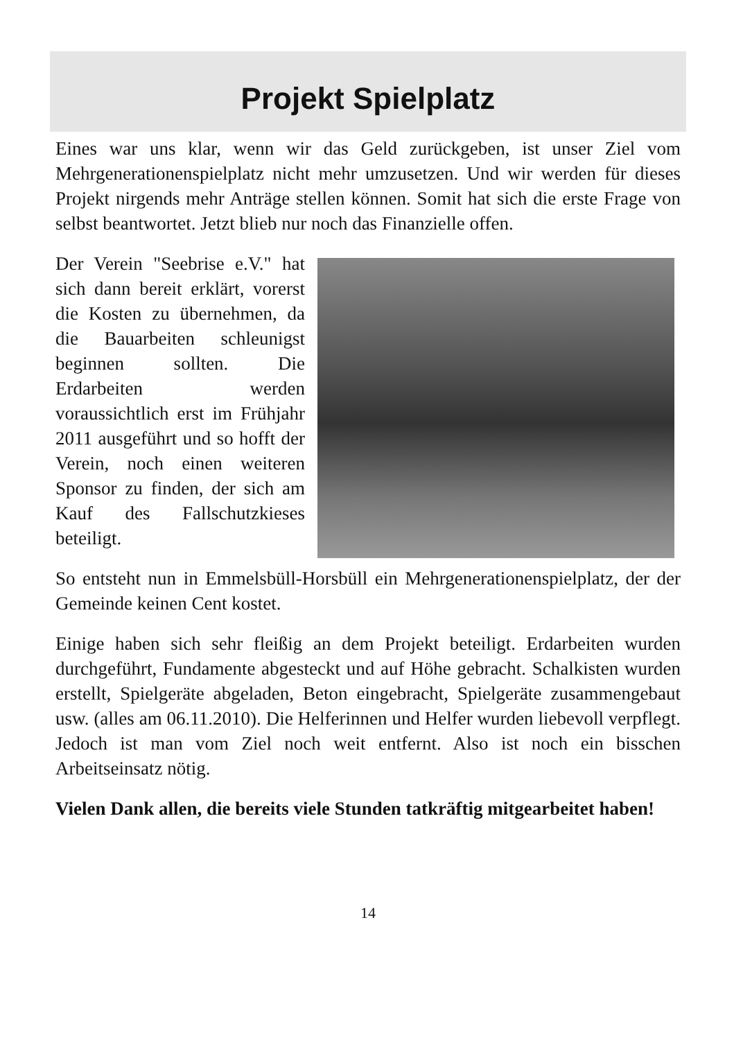Projekt Spielplatz
Eines war uns klar, wenn wir das Geld zurückgeben, ist unser Ziel vom Mehrgenerationenspielplatz nicht mehr umzusetzen. Und wir werden für dieses Projekt nirgends mehr Anträge stellen können. Somit hat sich die erste Frage von selbst beantwortet. Jetzt blieb nur noch das Finanzielle offen.
Der Verein "Seebrise e.V." hat sich dann bereit erklärt, vorerst die Kosten zu übernehmen, da die Bauarbeiten schleunigst beginnen sollten. Die Erdarbeiten werden voraussichtlich erst im Frühjahr 2011 ausgeführt und so hofft der Verein, noch einen weiteren Sponsor zu finden, der sich am Kauf des Fallschutzkieses beteiligt.
So entsteht nun in Emmelsbüll-Horsbüll ein Mehrgenerationenspielplatz, der der Gemeinde keinen Cent kostet.
Einige haben sich sehr fleißig an dem Projekt beteiligt. Erdarbeiten wurden durchgeführt, Fundamente abgesteckt und auf Höhe gebracht. Schalkisten wurden erstellt, Spielgeräte abgeladen, Beton eingebracht, Spielgeräte zusammengebaut usw. (alles am 06.11.2010). Die Helferinnen und Helfer wurden liebevoll verpflegt. Jedoch ist man vom Ziel noch weit entfernt. Also ist noch ein bisschen Arbeitseinsatz nötig.
Vielen Dank allen, die bereits viele Stunden tatkräftig mitgearbeitet haben!
14